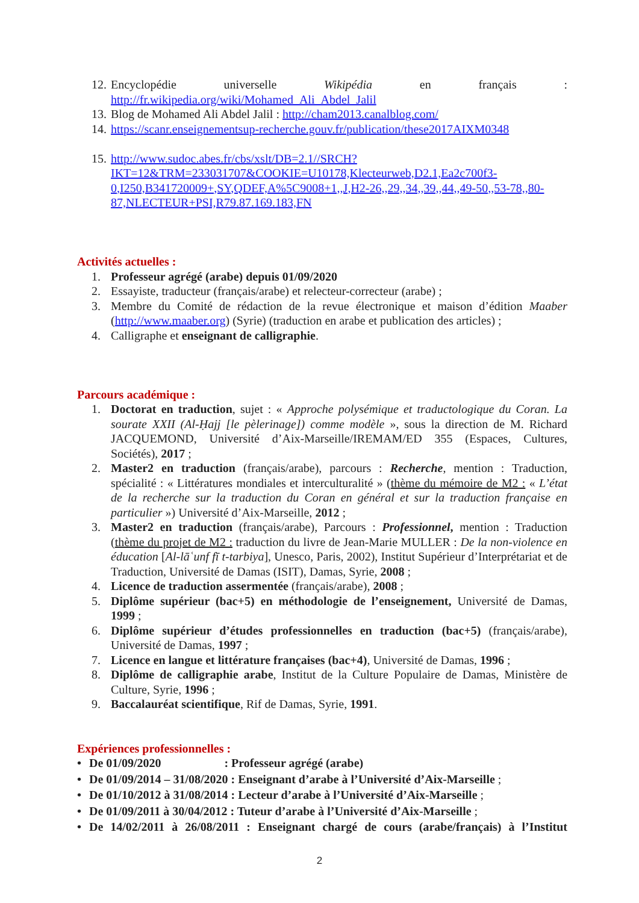12. Encyclopédie universelle Wikipédia en français : http://fr.wikipedia.org/wiki/Mohamed_Ali_Abdel_Jalil
13. Blog de Mohamed Ali Abdel Jalil : http://cham2013.canalblog.com/
14. https://scanr.enseignementsup-recherche.gouv.fr/publication/these2017AIXM0348
15. http://www.sudoc.abes.fr/cbs/xslt/DB=2.1//SRCH?IKT=12&TRM=233031707&COOKIE=U10178,Klecteurweb,D2.1,Ea2c700f3-0,I250,B341720009+,SY,QDEF,A%5C9008+1,,J,H2-26,,29,,34,,39,,44,,49-50,,53-78,,80-87,NLECTEUR+PSI,R79.87.169.183,FN
Activités actuelles :
1. Professeur agrégé (arabe) depuis 01/09/2020
2. Essayiste, traducteur (français/arabe) et relecteur-correcteur (arabe) ;
3. Membre du Comité de rédaction de la revue électronique et maison d’édition Maaber (http://www.maaber.org) (Syrie) (traduction en arabe et publication des articles) ;
4. Calligraphe et enseignant de calligraphie.
Parcours académique :
1. Doctorat en traduction, sujet : « Approche polysémique et traductologique du Coran. La sourate XXII (Al-Ḥajj [le pèlerinage]) comme modèle », sous la direction de M. Richard JACQUEMOND, Université d’Aix-Marseille/IREMAM/ED 355 (Espaces, Cultures, Sociétés), 2017 ;
2. Master2 en traduction (français/arabe), parcours : Recherche, mention : Traduction, spécialité : « Littératures mondiales et interculturalité » (thème du mémoire de M2 : « L’état de la recherche sur la traduction du Coran en général et sur la traduction française en particulier ») Université d’Aix-Marseille, 2012 ;
3. Master2 en traduction (français/arabe), Parcours : Professionnel, mention : Traduction (thème du projet de M2 : traduction du livre de Jean-Marie MULLER : De la non-violence en éducation [Al-lāʿunf fī t-tarbiya], Unesco, Paris, 2002), Institut Supérieur d’Interprétariat et de Traduction, Université de Damas (ISIT), Damas, Syrie, 2008 ;
4. Licence de traduction assermentée (français/arabe), 2008 ;
5. Diplôme supérieur (bac+5) en méthodologie de l’enseignement, Université de Damas, 1999 ;
6. Diplôme supérieur d’études professionnelles en traduction (bac+5) (français/arabe), Université de Damas, 1997 ;
7. Licence en langue et littérature françaises (bac+4), Université de Damas, 1996 ;
8. Diplôme de calligraphie arabe, Institut de la Culture Populaire de Damas, Ministère de Culture, Syrie, 1996 ;
9. Baccalauréat scientifique, Rif de Damas, Syrie, 1991.
Expériences professionnelles :
• De 01/09/2020 : Professeur agrégé (arabe)
• De 01/09/2014 – 31/08/2020 : Enseignant d’arabe à l’Université d’Aix-Marseille ;
• De 01/10/2012 à 31/08/2014 : Lecteur d’arabe à l’Université d’Aix-Marseille ;
• De 01/09/2011 à 30/04/2012 : Tuteur d’arabe à l’Université d’Aix-Marseille ;
• De 14/02/2011 à 26/08/2011 : Enseignant chargé de cours (arabe/français) à l’Institut
2